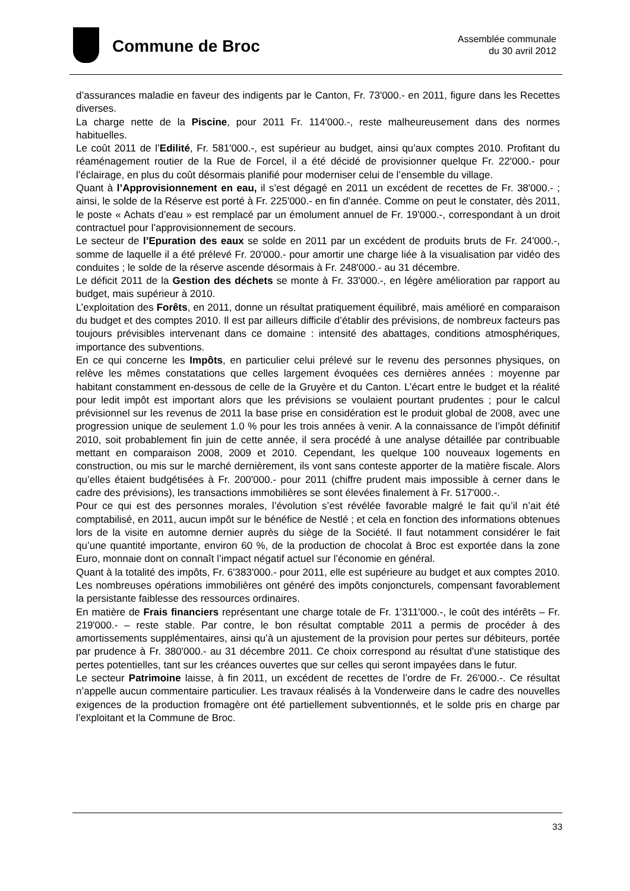Commune de Broc
Assemblée communale
du 30 avril 2012
d’assurances maladie en faveur des indigents par le Canton, Fr. 73'000.- en 2011, figure dans les Recettes diverses.
La charge nette de la Piscine, pour 2011 Fr. 114'000.-, reste malheureusement dans des normes habituelles.
Le coût 2011 de l’Edilité, Fr. 581'000.-, est supérieur au budget, ainsi qu’aux comptes 2010. Profitant du réaménagement routier de la Rue de Forcel, il a été décidé de provisionner quelque Fr. 22'000.- pour l’éclairage, en plus du coût désormais planifié pour moderniser celui de l’ensemble du village.
Quant à l’Approvisionnement en eau, il s’est dégagé en 2011 un excédent de recettes de Fr. 38'000.- ; ainsi, le solde de la Réserve est porté à Fr. 225'000.- en fin d’année. Comme on peut le constater, dès 2011, le poste « Achats d’eau » est remplacé par un émolument annuel de Fr. 19'000.-, correspondant à un droit contractuel pour l’approvisionnement de secours.
Le secteur de l’Epuration des eaux se solde en 2011 par un excédent de produits bruts de Fr. 24'000.-, somme de laquelle il a été prélevé Fr. 20'000.- pour amortir une charge liée à la visualisation par vidéo des conduites ; le solde de la réserve ascende désormais à Fr. 248'000.- au 31 décembre.
Le déficit 2011 de la Gestion des déchets se monte à Fr. 33'000.-, en légère amélioration par rapport au budget, mais supérieur à 2010.
L’exploitation des Forêts, en 2011, donne un résultat pratiquement équilibré, mais amélioré en comparaison du budget et des comptes 2010. Il est par ailleurs difficile d’établir des prévisions, de nombreux facteurs pas toujours prévisibles intervenant dans ce domaine : intensité des abattages, conditions atmosphériques, importance des subventions.
En ce qui concerne les Impôts, en particulier celui prélevé sur le revenu des personnes physiques, on relève les mêmes constatations que celles largement évoquées ces dernières années : moyenne par habitant constamment en-dessous de celle de la Gruyère et du Canton. L’écart entre le budget et la réalité pour ledit impôt est important alors que les prévisions se voulaient pourtant prudentes ; pour le calcul prévisionnel sur les revenus de 2011 la base prise en considération est le produit global de 2008, avec une progression unique de seulement 1.0 % pour les trois années à venir. A la connaissance de l’impôt définitif 2010, soit probablement fin juin de cette année, il sera procédé à une analyse détaillée par contribuable mettant en comparaison 2008, 2009 et 2010. Cependant, les quelque 100 nouveaux logements en construction, ou mis sur le marché dernièrement, ils vont sans conteste apporter de la matière fiscale. Alors qu’elles étaient budgétisées à Fr. 200'000.- pour 2011 (chiffre prudent mais impossible à cerner dans le cadre des prévisions), les transactions immobilières se sont élevées finalement à Fr. 517'000.-.
Pour ce qui est des personnes morales, l’évolution s’est révélée favorable malgré le fait qu’il n’ait été comptabilisé, en 2011, aucun impôt sur le bénéfice de Nestlé ; et cela en fonction des informations obtenues lors de la visite en automne dernier auprès du siège de la Société. Il faut notamment considérer le fait qu’une quantité importante, environ 60 %, de la production de chocolat à Broc est exportée dans la zone Euro, monnaie dont on connaît l’impact négatif actuel sur l’économie en général.
Quant à la totalité des impôts, Fr. 6'383'000.- pour 2011, elle est supérieure au budget et aux comptes 2010. Les nombreuses opérations immobilières ont généré des impôts conjoncturels, compensant favorablement la persistante faiblesse des ressources ordinaires.
En matière de Frais financiers représentant une charge totale de Fr. 1'311'000.-, le coût des intérêts – Fr. 219'000.- – reste stable. Par contre, le bon résultat comptable 2011 a permis de procéder à des amortissements supplémentaires, ainsi qu’à un ajustement de la provision pour pertes sur débiteurs, portée par prudence à Fr. 380'000.- au 31 décembre 2011. Ce choix correspond au résultat d’une statistique des pertes potentielles, tant sur les créances ouvertes que sur celles qui seront impayées dans le futur.
Le secteur Patrimoine laisse, à fin 2011, un excédent de recettes de l’ordre de Fr. 26'000.-. Ce résultat n’appelle aucun commentaire particulier. Les travaux réalisés à la Vonderweire dans le cadre des nouvelles exigences de la production fromagère ont été partiellement subventionnés, et le solde pris en charge par l’exploitant et la Commune de Broc.
33